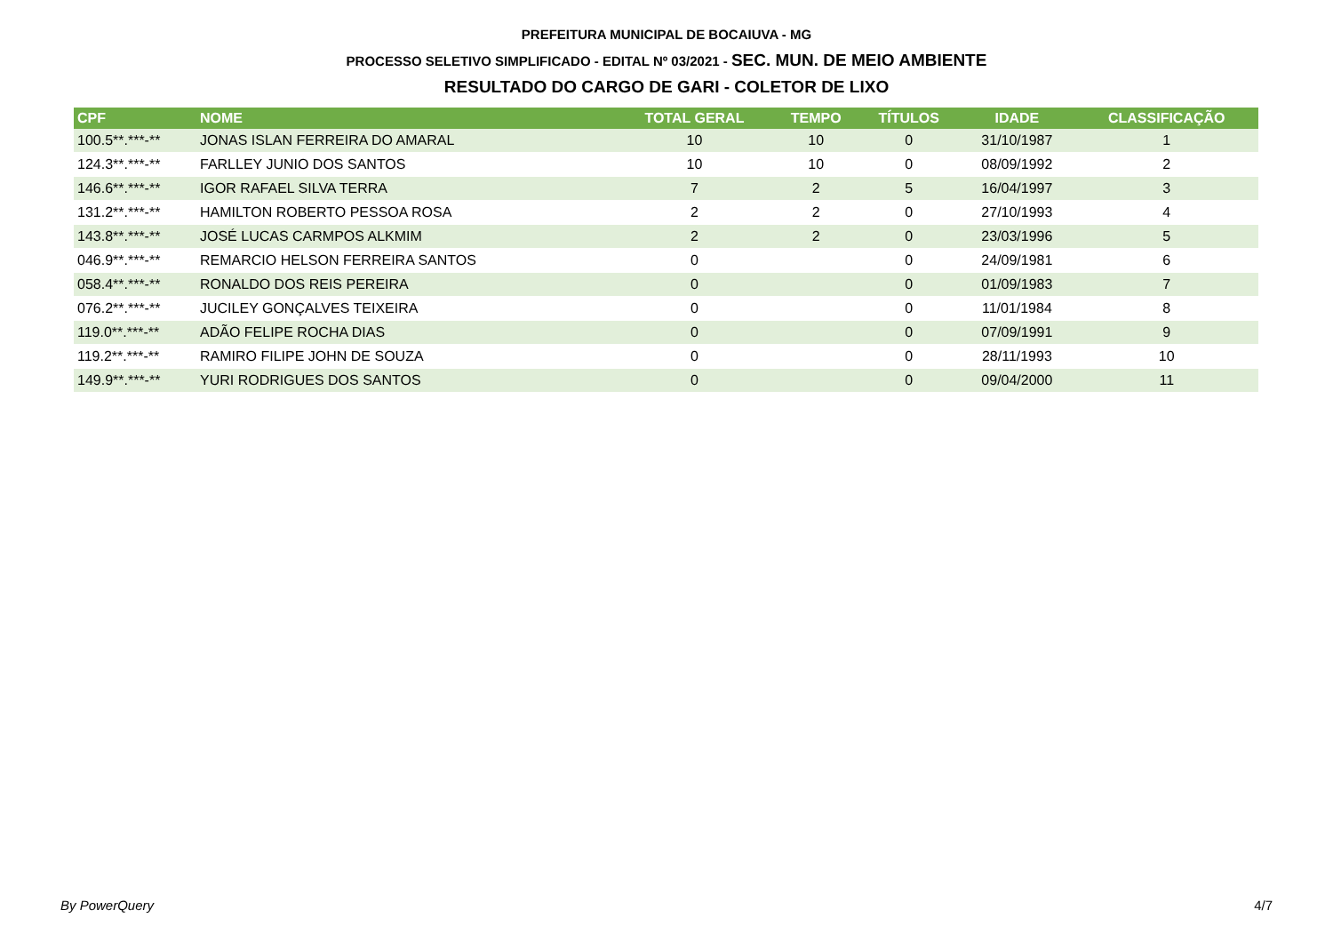PREFEITURA MUNICIPAL DE BOCAIUVA - MG
PROCESSO SELETIVO SIMPLIFICADO - EDITAL Nº 03/2021 - SEC. MUN. DE MEIO AMBIENTE
RESULTADO DO CARGO DE GARI - COLETOR DE LIXO
| CPF | NOME | TOTAL GERAL | TEMPO | TÍTULOS | IDADE | CLASSIFICAÇÃO |
| --- | --- | --- | --- | --- | --- | --- |
| 100.5**.***-** | JONAS ISLAN FERREIRA DO AMARAL | 10 | 10 | 0 | 31/10/1987 | 1 |
| 124.3**.***-** | FARLLEY JUNIO DOS SANTOS | 10 | 10 | 0 | 08/09/1992 | 2 |
| 146.6**.***-** | IGOR RAFAEL SILVA TERRA | 7 | 2 | 5 | 16/04/1997 | 3 |
| 131.2**.***-** | HAMILTON ROBERTO PESSOA ROSA | 2 | 2 | 0 | 27/10/1993 | 4 |
| 143.8**.***-** | JOSÉ LUCAS CARMPOS ALKMIM | 2 | 2 | 0 | 23/03/1996 | 5 |
| 046.9**.***-** | REMARCIO HELSON FERREIRA SANTOS | 0 | | 0 | 24/09/1981 | 6 |
| 058.4**.***-** | RONALDO DOS REIS PEREIRA | 0 | | 0 | 01/09/1983 | 7 |
| 076.2**.***-** | JUCILEY GONÇALVES TEIXEIRA | 0 | | 0 | 11/01/1984 | 8 |
| 119.0**.***-** | ADÃO FELIPE ROCHA DIAS | 0 | | 0 | 07/09/1991 | 9 |
| 119.2**.***-** | RAMIRO FILIPE JOHN DE SOUZA | 0 | | 0 | 28/11/1993 | 10 |
| 149.9**.***-** | YURI RODRIGUES DOS SANTOS | 0 | | 0 | 09/04/2000 | 11 |
By PowerQuery 4/7